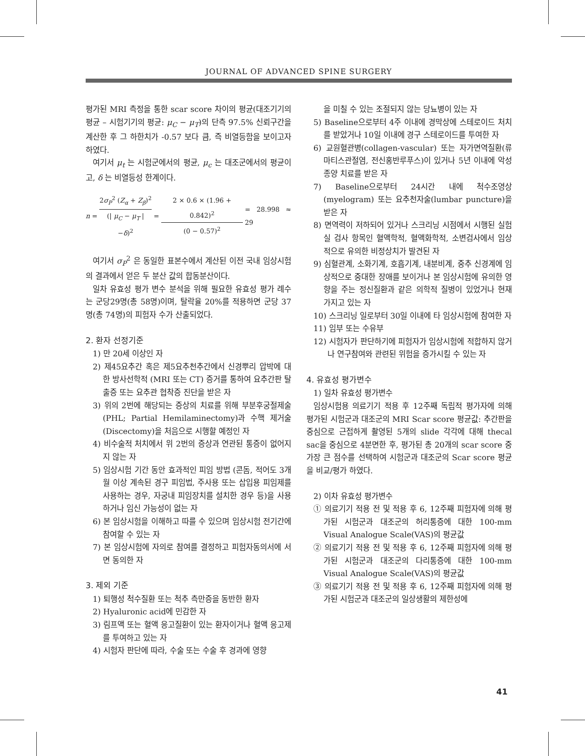JOURNAL OF ADVANCED SPINE SURGERY
평가된 MRI 측정을 통한 scar score 차이의 평균(대조기기의 평균 – 시험기기의 평균: μ<sub>C</sub> − μ<sub>T</sub>)의 단측 97.5% 신뢰구간을 계산한 후 그 하한치가 -0.57 보다 큼, 즉 비열등함을 보이고자 하였다.
여기서 μ<sub>t</sub> 는 시험군에서의 평균, μ<sub>c</sub> 는 대조군에서의 평균이고, δ 는 비열등성 한계이다.
n = 2σ<sub>P</sub><sup>2</sup> (Z<sub>α</sub> + Z<sub>β</sub>)<sup>2</sup> (| μ<sub>C</sub> − μ<sub>T</sub> | −δ)<sup>2</sup> = 2 × 0.6 × (1.96 + 0.842)<sup>2</sup> (0 − 0.57)<sup>2</sup> = 28.998 ≈ 29
여기서 σ<sub>P</sub><sup>2</sup> 은 동일한 표본수에서 계산된 이전 국내 임상시험의 결과에서 얻은 두 분산 값의 합동분산이다.
일차 유효성 평가 변수 분석을 위해 필요한 유효성 평가 례수는 군당29명(총 58명)이며, 탈락율 20%를 적용하면 군당 37명(총 74명)의 피험자 수가 산출되었다.
2. 환자 선정기준
1) 만 20세 이상인 자
2) 제45요추간 혹은 제5요추천추간에서 신경뿌리 압박에 대한 방사선학적 (MRI 또는 CT) 증거를 통하여 요추간판 탈출증 또는 요추관 협착증 진단을 받은 자
3) 위의 2번에 해당되는 증상의 치료를 위해 부분후궁절제술 (PHL; Partial Hemilaminectomy)과 수핵 제거술(Discectomy)을 처음으로 시행할 예정인 자
4) 비수술적 처치에서 위 2번의 증상과 연관된 통증이 없어지지 않는 자
5) 임상시험 기간 동안 효과적인 피임 방법 (콘돔, 적어도 3개월 이상 계속된 경구 피임법, 주사용 또는 삽입용 피임제를 사용하는 경우, 자궁내 피임장치를 설치한 경우 등)을 사용하거나 임신 가능성이 없는 자
6) 본 임상시험을 이해하고 따를 수 있으며 임상시험 전기간에 참여할 수 있는 자
7) 본 임상시험에 자의로 참여를 결정하고 피험자동의서에 서면 동의한 자
3. 제외 기준
1) 퇴행성 척수질환 또는 척추 측만증을 동반한 환자
2) Hyaluronic acid에 민감한 자
3) 림프액 또는 혈액 응고질환이 있는 환자이거나 혈액 응고제를 투여하고 있는 자
4) 시험자 판단에 따라, 수술 또는 수술 후 경과에 영향
을 미칠 수 있는 조절되지 않는 당뇨병이 있는 자
5) Baseline으로부터 4주 이내에 경막상에 스테로이드 처치를 받았거나 10일 이내에 경구 스테로이드를 투여한 자
6) 교원혈관병(collagen-vascular) 또는 자가면역질환(류마티스관절염, 전신홍반루푸스)이 있거나 5년 이내에 악성종양 치료를 받은 자
7) Baseline으로부터 24시간 내에 척수조영상(myelogram) 또는 요추천자술(lumbar puncture)을 받은 자
8) 면역력이 저하되어 있거나 스크리닝 시점에서 시행된 실험실 검사 항목인 혈액학적, 혈액화학적, 소변검사에서 임상적으로 유의한 비정상치가 발견된 자
9) 심혈관계, 소화기계, 호흡기계, 내분비계, 중추 신경계에 임상적으로 중대한 장애를 보이거나 본 임상시험에 유의한 영향을 주는 정신질환과 같은 의학적 질병이 있었거나 현재 가지고 있는 자
10) 스크리닝 일로부터 30일 이내에 타 임상시험에 참여한 자
11) 임부 또는 수유부
12) 시험자가 판단하기에 피험자가 임상시험에 적합하지 않거나 연구참여와 관련된 위험을 증가시킬 수 있는 자
4. 유효성 평가변수
1) 일차 유효성 평가변수
임상시험용 의료기기 적용 후 12주째 독립적 평가자에 의해 평가된 시험군과 대조군의 MRI Scar score 평균값: 추간판을 중심으로 근접하게 촬영된 5개의 slide 각각에 대해 thecal sac을 중심으로 4분면한 후, 평가된 총 20개의 scar score 중 가장 큰 점수를 선택하여 시험군과 대조군의 Scar score 평균을 비교/평가 하였다.
2) 이차 유효성 평가변수
① 의료기기 적용 전 및 적용 후 6, 12주째 피험자에 의해 평가된 시험군과 대조군의 허리통증에 대한 100-mm Visual Analogue Scale(VAS)의 평균값
② 의료기기 적용 전 및 적용 후 6, 12주째 피험자에 의해 평가된 시험군과 대조군의 다리통증에 대한 100-mm Visual Analogue Scale(VAS)의 평균값
③ 의료기기 적용 전 및 적용 후 6, 12주째 피험자에 의해 평가된 시험군과 대조군의 일상생활의 제한성에
41